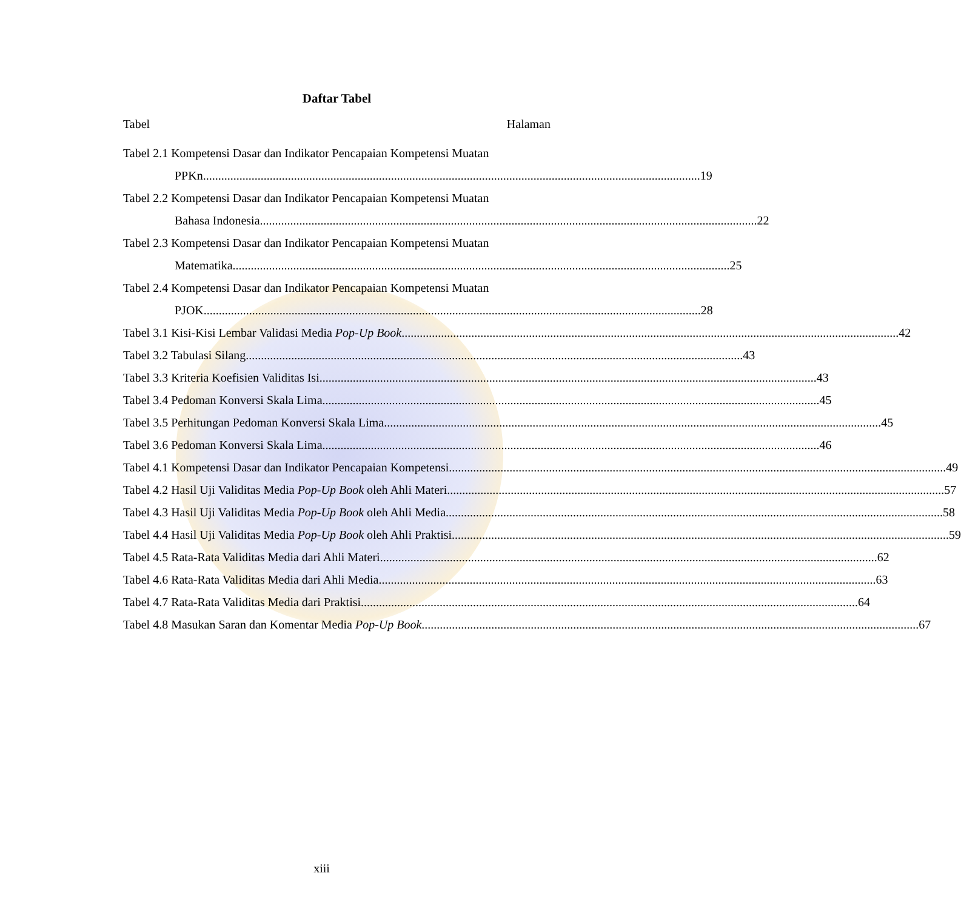Daftar Tabel
Tabel Halaman
Tabel 2.1 Kompetensi Dasar dan Indikator Pencapaian Kompetensi Muatan
PPKn 19
Tabel 2.2 Kompetensi Dasar dan Indikator Pencapaian Kompetensi Muatan
Bahasa Indonesia 22
Tabel 2.3 Kompetensi Dasar dan Indikator Pencapaian Kompetensi Muatan
Matematika 25
Tabel 2.4 Kompetensi Dasar dan Indikator Pencapaian Kompetensi Muatan
PJOK 28
Tabel 3.1 Kisi-Kisi Lembar Validasi Media Pop-Up Book 42
Tabel 3.2 Tabulasi Silang 43
Tabel 3.3 Kriteria Koefisien Validitas Isi 43
Tabel 3.4 Pedoman Konversi Skala Lima 45
Tabel 3.5 Perhitungan Pedoman Konversi Skala Lima 45
Tabel 3.6 Pedoman Konversi Skala Lima 46
Tabel 4.1 Kompetensi Dasar dan Indikator Pencapaian Kompetensi 49
Tabel 4.2 Hasil Uji Validitas Media Pop-Up Book oleh Ahli Materi 57
Tabel 4.3 Hasil Uji Validitas Media Pop-Up Book oleh Ahli Media 58
Tabel 4.4 Hasil Uji Validitas Media Pop-Up Book oleh Ahli Praktisi 59
Tabel 4.5 Rata-Rata Validitas Media dari Ahli Materi 62
Tabel 4.6 Rata-Rata Validitas Media dari Ahli Media 63
Tabel 4.7 Rata-Rata Validitas Media dari Praktisi 64
Tabel 4.8 Masukan Saran dan Komentar Media Pop-Up Book 67
xiii